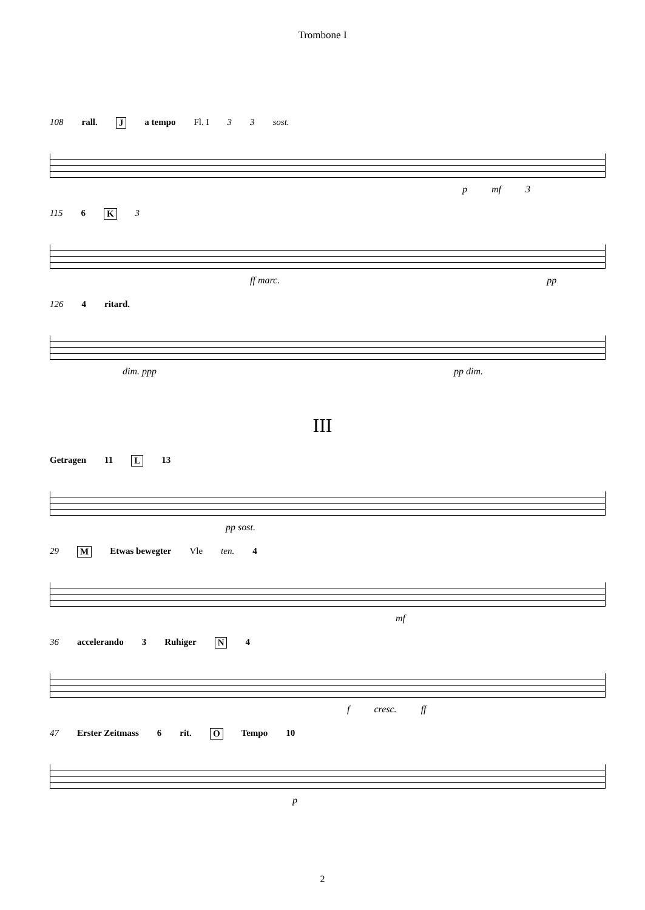Trombone I
108 rall. J a tempo Fl. I 3 3 sost.
p mf 3
115 6 K 3
ff marc. pp
126 4 ritard.
dim. ppp pp dim.
III
Getragen 11 L 13
pp sost.
29 M Etwas bewegter Vle ten. 4
mf
36 accelerando 3 Ruhiger N 4
f cresc. ff
47 Erster Zeitmass 6 rit. O Tempo 10
p
2